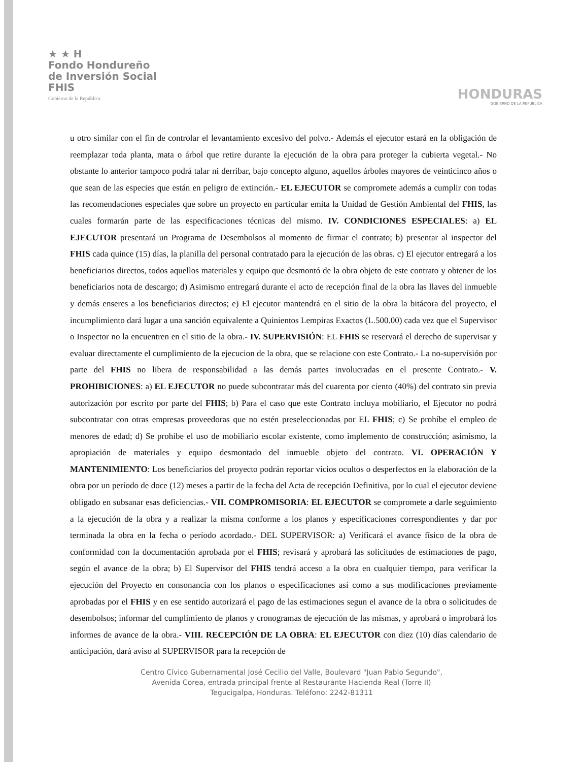★ ★ H
Fondo Hondureño
de Inversión Social
FHIS
Gobierno de la República
HONDURAS
GOBIERNO DE LA REPÚBLICA
u otro similar con el fin de controlar el levantamiento excesivo del polvo.- Además el ejecutor estará en la obligación de reemplazar toda planta, mata o árbol que retire durante la ejecución de la obra para proteger la cubierta vegetal.- No obstante lo anterior tampoco podrá talar ni derribar, bajo concepto alguno, aquellos árboles mayores de veinticinco años o que sean de las especies que están en peligro de extinción.- EL EJECUTOR se compromete además a cumplir con todas las recomendaciones especiales que sobre un proyecto en particular emita la Unidad de Gestión Ambiental del FHIS, las cuales formarán parte de las especificaciones técnicas del mismo. IV. CONDICIONES ESPECIALES: a) EL EJECUTOR presentará un Programa de Desembolsos al momento de firmar el contrato; b) presentar al inspector del FHIS cada quince (15) días, la planilla del personal contratado para la ejecución de las obras. c) El ejecutor entregará a los beneficiarios directos, todos aquellos materiales y equipo que desmontó de la obra objeto de este contrato y obtener de los beneficiarios nota de descargo; d) Asimismo entregará durante el acto de recepción final de la obra las llaves del inmueble y demás enseres a los beneficiarios directos; e) El ejecutor mantendrá en el sitio de la obra la bitácora del proyecto, el incumplimiento dará lugar a una sanción equivalente a Quinientos Lempiras Exactos (L.500.00) cada vez que el Supervisor o Inspector no la encuentren en el sitio de la obra.- IV. SUPERVISIÓN: EL FHIS se reservará el derecho de supervisar y evaluar directamente el cumplimiento de la ejecucion de la obra, que se relacione con este Contrato.- La no-supervisión por parte del FHIS no libera de responsabilidad a las demás partes involucradas en el presente Contrato.- V. PROHIBICIONES: a) EL EJECUTOR no puede subcontratar más del cuarenta por ciento (40%) del contrato sin previa autorización por escrito por parte del FHIS; b) Para el caso que este Contrato incluya mobiliario, el Ejecutor no podrá subcontratar con otras empresas proveedoras que no estén preseleccionadas por EL FHIS; c) Se prohíbe el empleo de menores de edad; d) Se prohíbe el uso de mobiliario escolar existente, como implemento de construcción; asimismo, la apropiación de materiales y equipo desmontado del inmueble objeto del contrato. VI. OPERACIÓN Y MANTENIMIENTO: Los beneficiarios del proyecto podrán reportar vicios ocultos o desperfectos en la elaboración de la obra por un período de doce (12) meses a partir de la fecha del Acta de recepción Definitiva, por lo cual el ejecutor deviene obligado en subsanar esas deficiencias.- VII. COMPROMISORIA: EL EJECUTOR se compromete a darle seguimiento a la ejecución de la obra y a realizar la misma conforme a los planos y especificaciones correspondientes y dar por terminada la obra en la fecha o período acordado.- DEL SUPERVISOR: a) Verificará el avance físico de la obra de conformidad con la documentación aprobada por el FHIS; revisará y aprobará las solicitudes de estimaciones de pago, según el avance de la obra; b) El Supervisor del FHIS tendrá acceso a la obra en cualquier tiempo, para verificar la ejecución del Proyecto en consonancia con los planos o especificaciones así como a sus modificaciones previamente aprobadas por el FHIS y en ese sentido autorizará el pago de las estimaciones segun el avance de la obra o solicitudes de desembolsos; informar del cumplimiento de planos y cronogramas de ejecución de las mismas, y aprobará o improbará los informes de avance de la obra.- VIII. RECEPCIÓN DE LA OBRA: EL EJECUTOR con diez (10) días calendario de anticipación, dará aviso al SUPERVISOR para la recepción de
Centro Cívico Gubernamental José Cecilio del Valle, Boulevard "Juan Pablo Segundo",
Avenida Corea, entrada principal frente al Restaurante Hacienda Real (Torre II)
Tegucigalpa, Honduras. Teléfono: 2242-81311